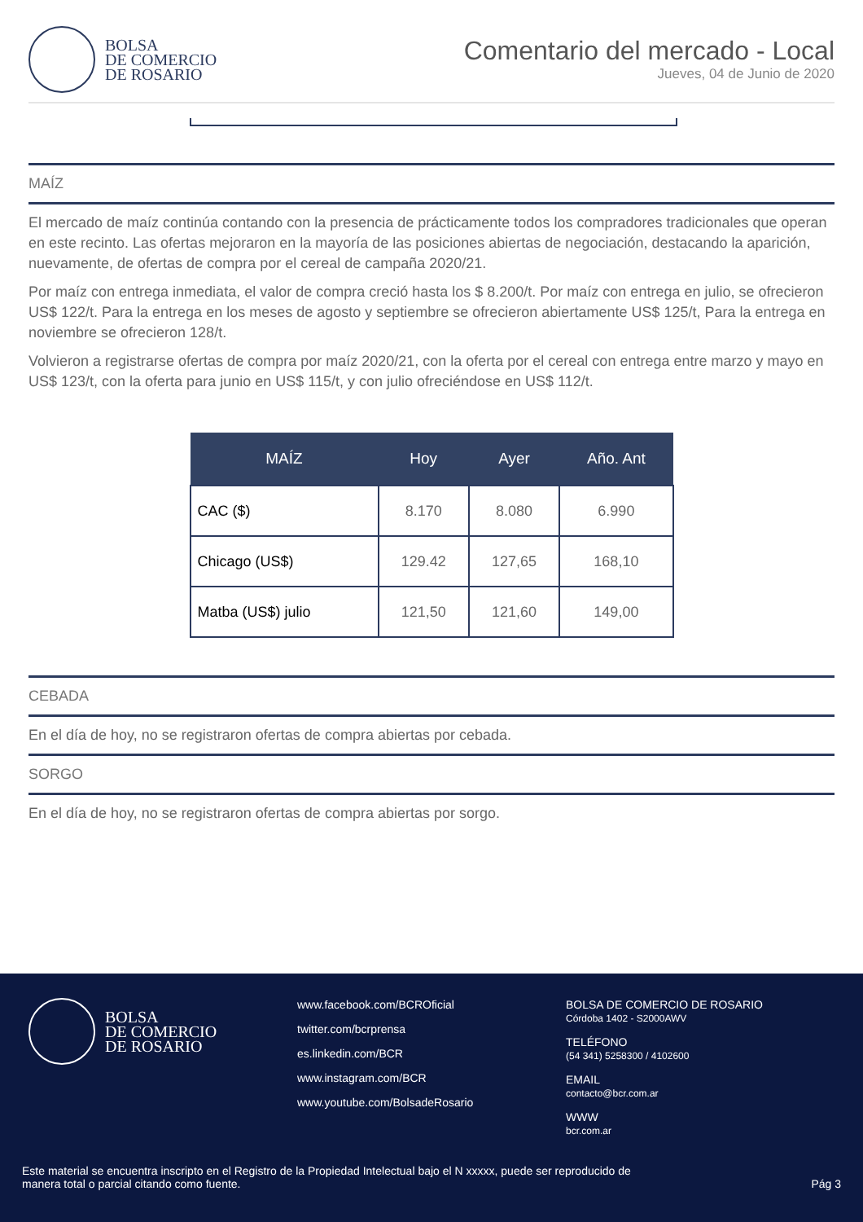BOLSA
DE COMERCIO
DE ROSARIO
Comentario del mercado - Local
Jueves, 04 de Junio de 2020
MAÍZ
El mercado de maíz continúa contando con la presencia de prácticamente todos los compradores tradicionales que operan en este recinto. Las ofertas mejoraron en la mayoría de las posiciones abiertas de negociación, destacando la aparición, nuevamente, de ofertas de compra por el cereal de campaña 2020/21.
Por maíz con entrega inmediata, el valor de compra creció hasta los $ 8.200/t. Por maíz con entrega en julio, se ofrecieron US$ 122/t. Para la entrega en los meses de agosto y septiembre se ofrecieron abiertamente US$ 125/t, Para la entrega en noviembre se ofrecieron 128/t.
Volvieron a registrarse ofertas de compra por maíz 2020/21, con la oferta por el cereal con entrega entre marzo y mayo en US$ 123/t, con la oferta para junio en US$ 115/t, y con julio ofreciéndose en US$ 112/t.
| MAÍZ | Hoy | Ayer | Año. Ant |
| --- | --- | --- | --- |
| CAC ($) | 8.170 | 8.080 | 6.990 |
| Chicago (US$) | 129.42 | 127,65 | 168,10 |
| Matba (US$) julio | 121,50 | 121,60 | 149,00 |
CEBADA
En el día de hoy, no se registraron ofertas de compra abiertas por cebada.
SORGO
En el día de hoy, no se registraron ofertas de compra abiertas por sorgo.
BOLSA
DE COMERCIO
DE ROSARIO
www.facebook.com/BCROficial
twitter.com/bcrprensa
es.linkedin.com/BCR
www.instagram.com/BCR
www.youtube.com/BolsadeRosario
BOLSA DE COMERCIO DE ROSARIO
Córdoba 1402 - S2000AWV
TELÉFONO
(54 341) 5258300 / 4102600
EMAIL
contacto@bcr.com.ar
WWW
bcr.com.ar
Este material se encuentra inscripto en el Registro de la Propiedad Intelectual bajo el N xxxxx, puede ser reproducido de
manera total o parcial citando como fuente.
Pág 3